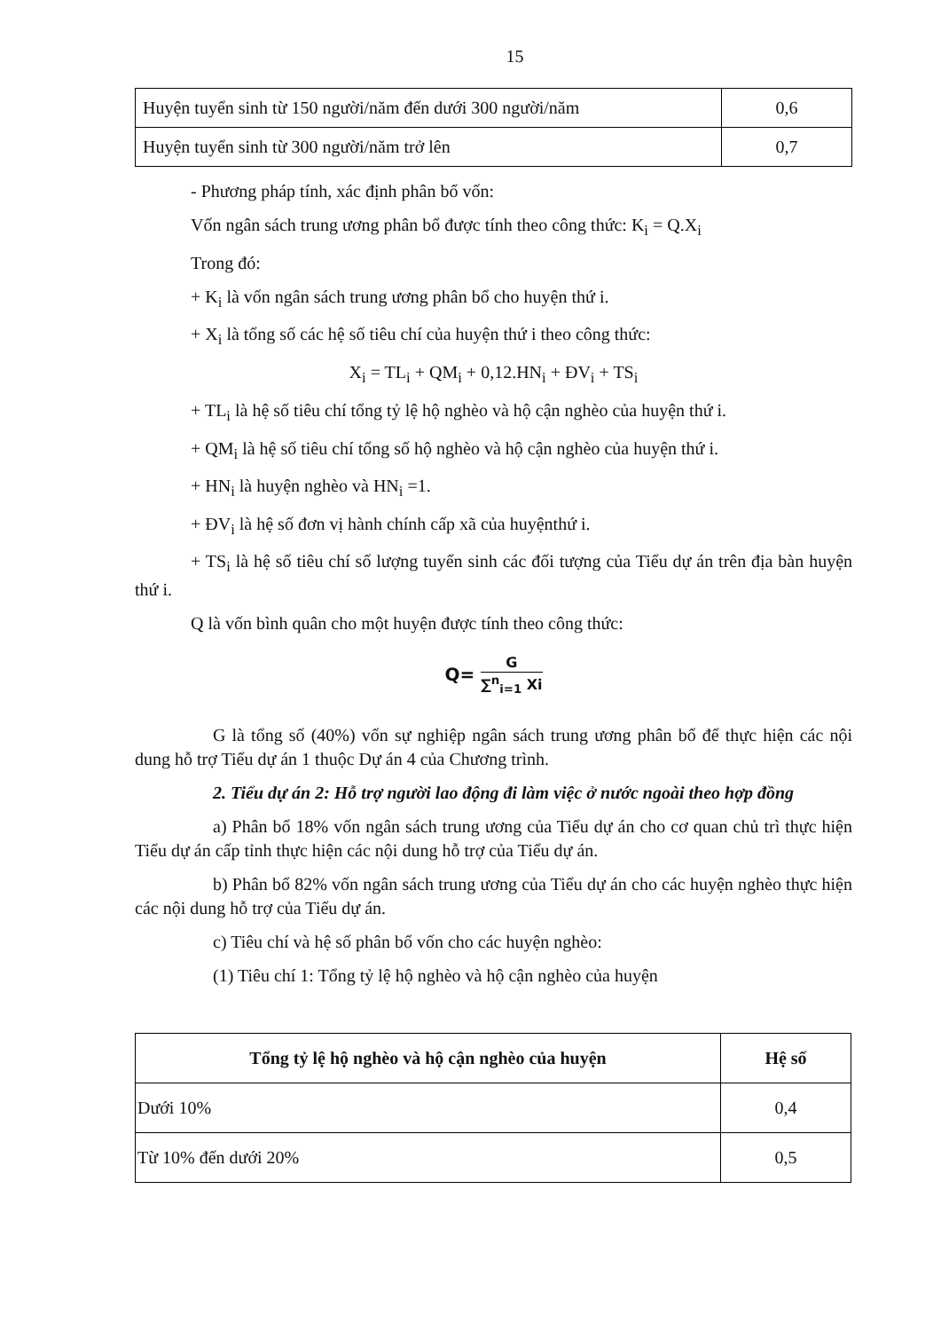15
| Huyện tuyển sinh từ 150 người/năm đến dưới 300 người/năm | 0,6 |
| Huyện tuyển sinh từ 300 người/năm trở lên | 0,7 |
- Phương pháp tính, xác định phân bổ vốn:
Vốn ngân sách trung ương phân bổ được tính theo công thức: K<sub>i</sub> = Q.X<sub>i</sub>
Trong đó:
+ K<sub>i</sub> là vốn ngân sách trung ương phân bổ cho huyện thứ i.
+ X<sub>i</sub> là tổng số các hệ số tiêu chí của huyện thứ i theo công thức:
X<sub>i</sub> = TL<sub>i</sub> + QM<sub>i</sub> + 0,12.HN<sub>i</sub> + ĐV<sub>i</sub> + TS<sub>i</sub>
+ TL<sub>i</sub> là hệ số tiêu chí tổng tỷ lệ hộ nghèo và hộ cận nghèo của huyện thứ i.
+ QM<sub>i</sub> là hệ số tiêu chí tổng số hộ nghèo và hộ cận nghèo của huyện thứ i.
+ HN<sub>i</sub> là huyện nghèo và HN<sub>i</sub> =1.
+ ĐV<sub>i</sub> là hệ số đơn vị hành chính cấp xã của huyệnthứ i.
+ TS<sub>i</sub> là hệ số tiêu chí số lượng tuyển sinh các đối tượng của Tiểu dự án trên địa bàn huyện thứ i.
Q là vốn bình quân cho một huyện được tính theo công thức:
Q= G ∑<sup>n</sup><sub>i=1</sub> Xi
G là tổng số (40%) vốn sự nghiệp ngân sách trung ương phân bổ để thực hiện các nội dung hỗ trợ Tiểu dự án 1 thuộc Dự án 4 của Chương trình.
2. Tiểu dự án 2: Hỗ trợ người lao động đi làm việc ở nước ngoài theo hợp đồng
a) Phân bổ 18% vốn ngân sách trung ương của Tiểu dự án cho cơ quan chủ trì thực hiện Tiểu dự án cấp tỉnh thực hiện các nội dung hỗ trợ của Tiểu dự án.
b) Phân bổ 82% vốn ngân sách trung ương của Tiểu dự án cho các huyện nghèo thực hiện các nội dung hỗ trợ của Tiểu dự án.
c) Tiêu chí và hệ số phân bổ vốn cho các huyện nghèo:
(1) Tiêu chí 1: Tổng tỷ lệ hộ nghèo và hộ cận nghèo của huyện
| Tổng tỷ lệ hộ nghèo và hộ cận nghèo của huyện | Hệ số |
| --- | --- |
| Dưới 10% | 0,4 |
| Từ 10% đến dưới 20% | 0,5 |